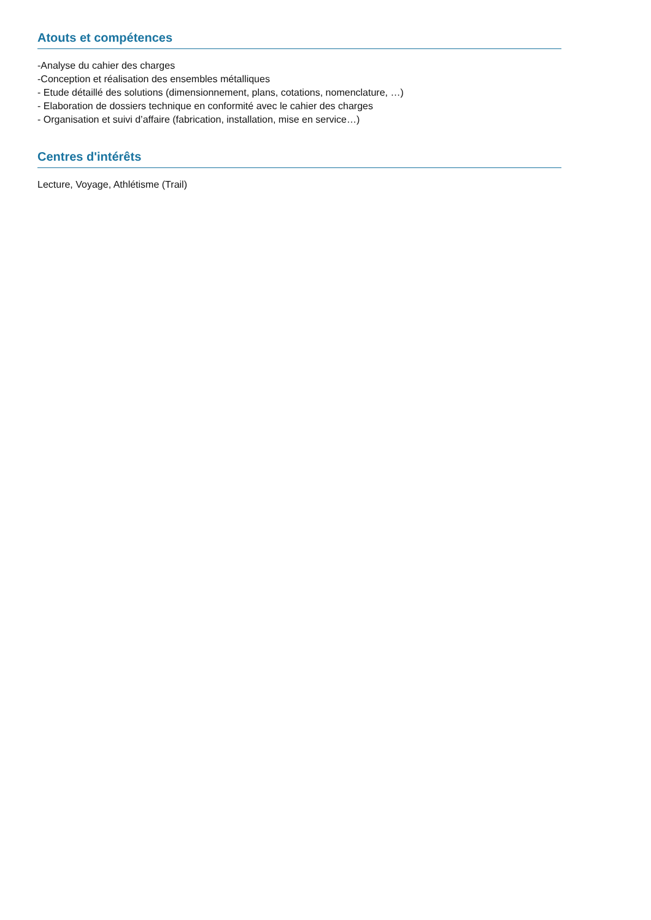Atouts et compétences
-Analyse du cahier des charges
-Conception et réalisation des ensembles métalliques
- Etude détaillé des solutions (dimensionnement, plans, cotations, nomenclature, …)
- Elaboration de dossiers technique en conformité avec le cahier des charges
- Organisation et suivi d’affaire (fabrication, installation, mise en service…)
Centres d'intérêts
Lecture, Voyage, Athlétisme (Trail)